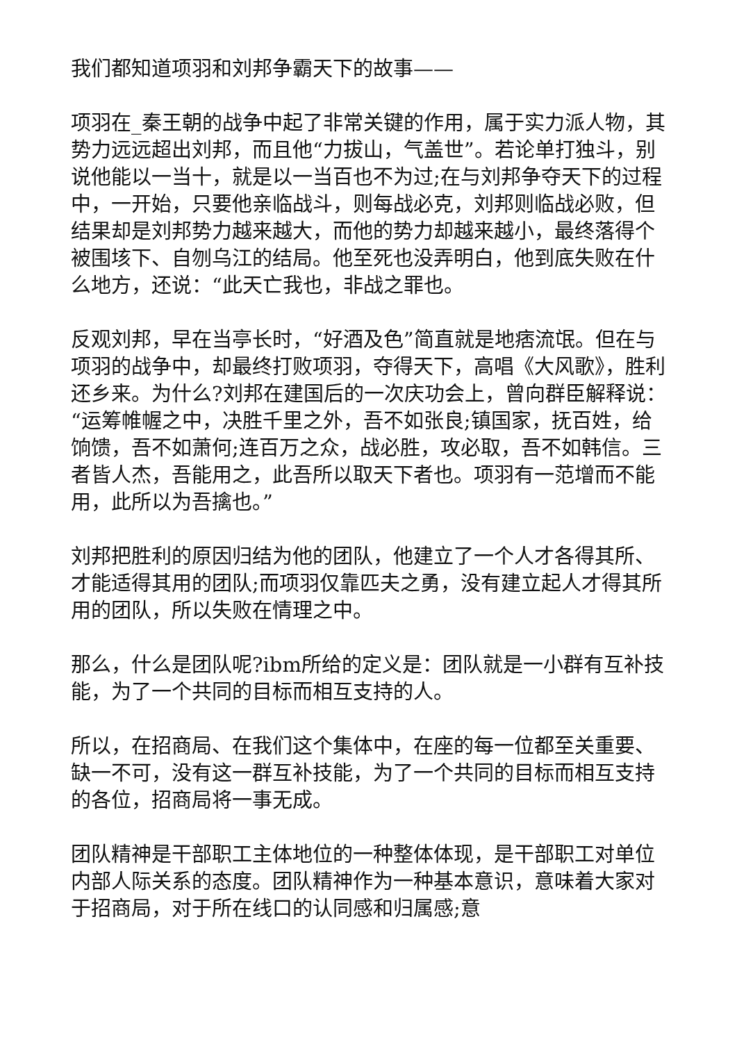我们都知道项羽和刘邦争霸天下的故事——
项羽在_秦王朝的战争中起了非常关键的作用，属于实力派人物，其势力远远超出刘邦，而且他“力拔山，气盖世”。若论单打独斗，别说他能以一当十，就是以一当百也不为过;在与刘邦争夺天下的过程中，一开始，只要他亲临战斗，则每战必克，刘邦则临战必败，但结果却是刘邦势力越来越大，而他的势力却越来越小，最终落得个被围垓下、自刎乌江的结局。他至死也没弄明白，他到底失败在什么地方，还说：“此天亡我也，非战之罪也。
反观刘邦，早在当亭长时，“好酒及色”简直就是地痞流氓。但在与项羽的战争中，却最终打败项羽，夺得天下，高唱《大风歌》，胜利还乡来。为什么?刘邦在建国后的一次庆功会上，曾向群臣解释说：“运筹帷幄之中，决胜千里之外，吾不如张良;镇国家，抚百姓，给饷馈，吾不如萧何;连百万之众，战必胜，攻必取，吾不如韩信。三者皆人杰，吾能用之，此吾所以取天下者也。项羽有一范增而不能用，此所以为吾擒也。”
刘邦把胜利的原因归结为他的团队，他建立了一个人才各得其所、才能适得其用的团队;而项羽仅靠匹夫之勇，没有建立起人才得其所用的团队，所以失败在情理之中。
那么，什么是团队呢?ibm所给的定义是：团队就是一小群有互补技能，为了一个共同的目标而相互支持的人。
所以，在招商局、在我们这个集体中，在座的每一位都至关重要、缺一不可，没有这一群互补技能，为了一个共同的目标而相互支持的各位，招商局将一事无成。
团队精神是干部职工主体地位的一种整体体现，是干部职工对单位内部人际关系的态度。团队精神作为一种基本意识，意味着大家对于招商局，对于所在线口的认同感和归属感;意